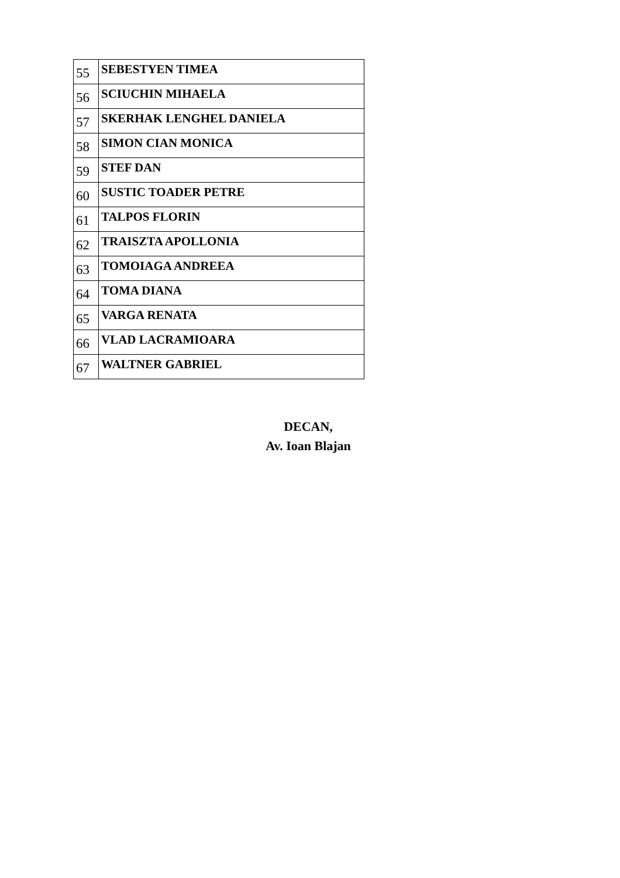| 55 | SEBESTYEN TIMEA |
| 56 | SCIUCHIN MIHAELA |
| 57 | SKERHAK LENGHEL DANIELA |
| 58 | SIMON CIAN MONICA |
| 59 | STEF DAN |
| 60 | SUSTIC TOADER PETRE |
| 61 | TALPOS FLORIN |
| 62 | TRAISZTA APOLLONIA |
| 63 | TOMOIAGA ANDREEA |
| 64 | TOMA DIANA |
| 65 | VARGA RENATA |
| 66 | VLAD LACRAMIOARA |
| 67 | WALTNER GABRIEL |
DECAN,
Av. Ioan Blajan